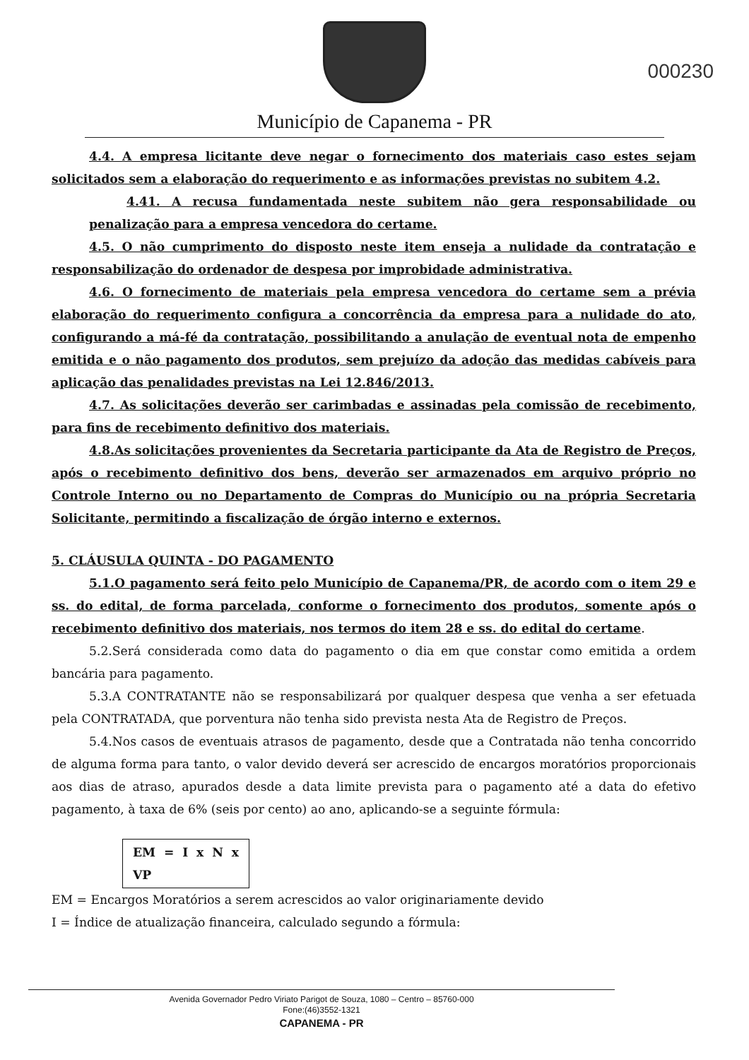Município de Capanema - PR
000230
4.4. A empresa licitante deve negar o fornecimento dos materiais caso estes sejam solicitados sem a elaboração do requerimento e as informações previstas no subitem 4.2.
4.41. A recusa fundamentada neste subitem não gera responsabilidade ou penalização para a empresa vencedora do certame.
4.5. O não cumprimento do disposto neste item enseja a nulidade da contratação e responsabilização do ordenador de despesa por improbidade administrativa.
4.6. O fornecimento de materiais pela empresa vencedora do certame sem a prévia elaboração do requerimento configura a concorrência da empresa para a nulidade do ato, configurando a má-fé da contratação, possibilitando a anulação de eventual nota de empenho emitida e o não pagamento dos produtos, sem prejuízo da adoção das medidas cabíveis para aplicação das penalidades previstas na Lei 12.846/2013.
4.7. As solicitações deverão ser carimbadas e assinadas pela comissão de recebimento, para fins de recebimento definitivo dos materiais.
4.8.As solicitações provenientes da Secretaria participante da Ata de Registro de Preços, após o recebimento definitivo dos bens, deverão ser armazenados em arquivo próprio no Controle Interno ou no Departamento de Compras do Município ou na própria Secretaria Solicitante, permitindo a fiscalização de órgão interno e externos.
5. CLÁUSULA QUINTA - DO PAGAMENTO
5.1.O pagamento será feito pelo Município de Capanema/PR, de acordo com o item 29 e ss. do edital, de forma parcelada, conforme o fornecimento dos produtos, somente após o recebimento definitivo dos materiais, nos termos do item 28 e ss. do edital do certame.
5.2.Será considerada como data do pagamento o dia em que constar como emitida a ordem bancária para pagamento.
5.3.A CONTRATANTE não se responsabilizará por qualquer despesa que venha a ser efetuada pela CONTRATADA, que porventura não tenha sido prevista nesta Ata de Registro de Preços.
5.4.Nos casos de eventuais atrasos de pagamento, desde que a Contratada não tenha concorrido de alguma forma para tanto, o valor devido deverá ser acrescido de encargos moratórios proporcionais aos dias de atraso, apurados desde a data limite prevista para o pagamento até a data do efetivo pagamento, à taxa de 6% (seis por cento) ao ano, aplicando-se a seguinte fórmula:
EM = I x N x VP
EM = Encargos Moratórios a serem acrescidos ao valor originariamente devido
I = Índice de atualização financeira, calculado segundo a fórmula:
Avenida Governador Pedro Viriato Parigot de Souza, 1080 – Centro – 85760-000
Fone:(46)3552-1321
CAPANEMA - PR